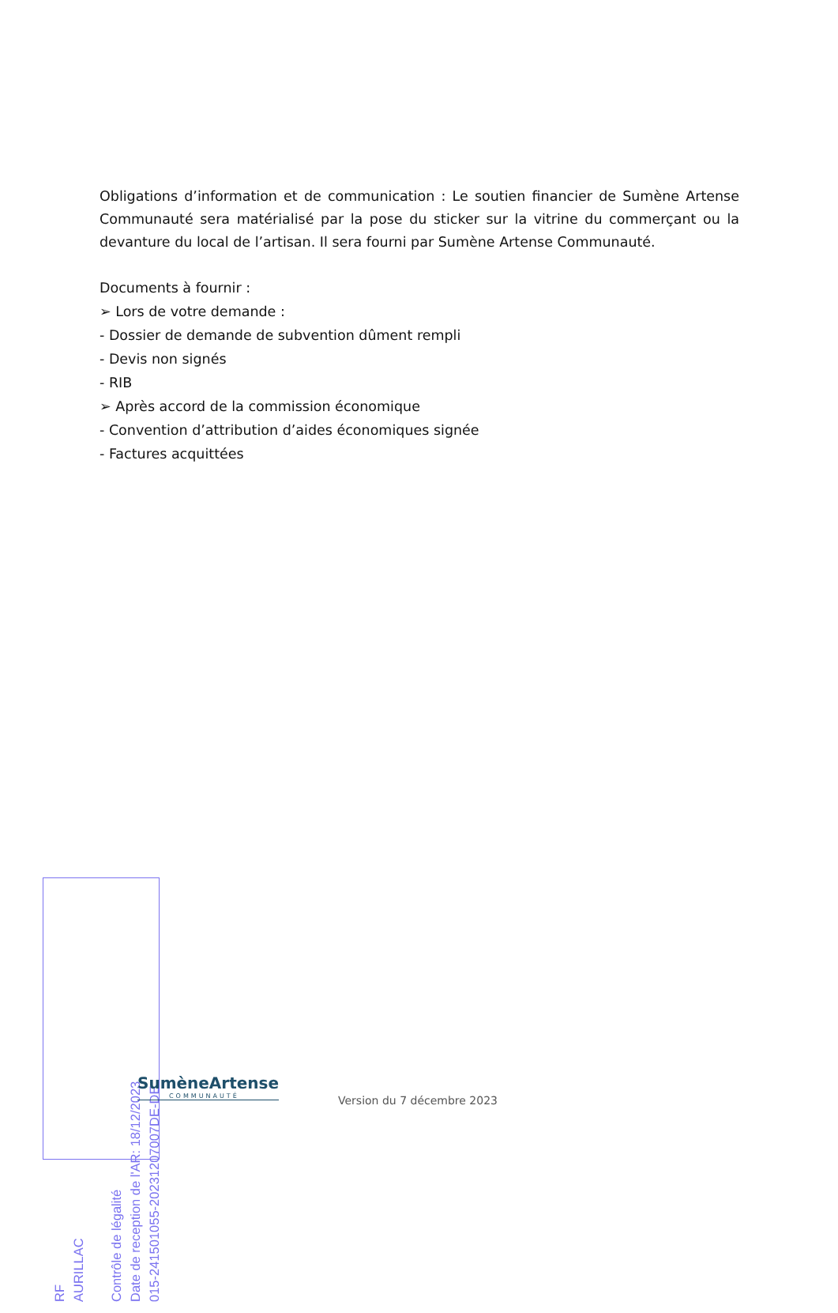Obligations d’information et de communication : Le soutien financier de Sumène Artense Communauté sera matérialisé par la pose du sticker sur la vitrine du commerçant ou la devanture du local de l’artisan. Il sera fourni par Sumène Artense Communauté.
Documents à fournir :
➢ Lors de votre demande :
- Dossier de demande de subvention dûment rempli
- Devis non signés
- RIB
➢ Après accord de la commission économique
- Convention d’attribution d’aides économiques signée
- Factures acquittées
RF
AURILLAC
Contrôle de légalité
Date de reception de l'AR: 18/12/2023
015-241501055-20231207007DE-DE
SumèneArtense
COMMUNAUTÉ
Version du 7 décembre 2023